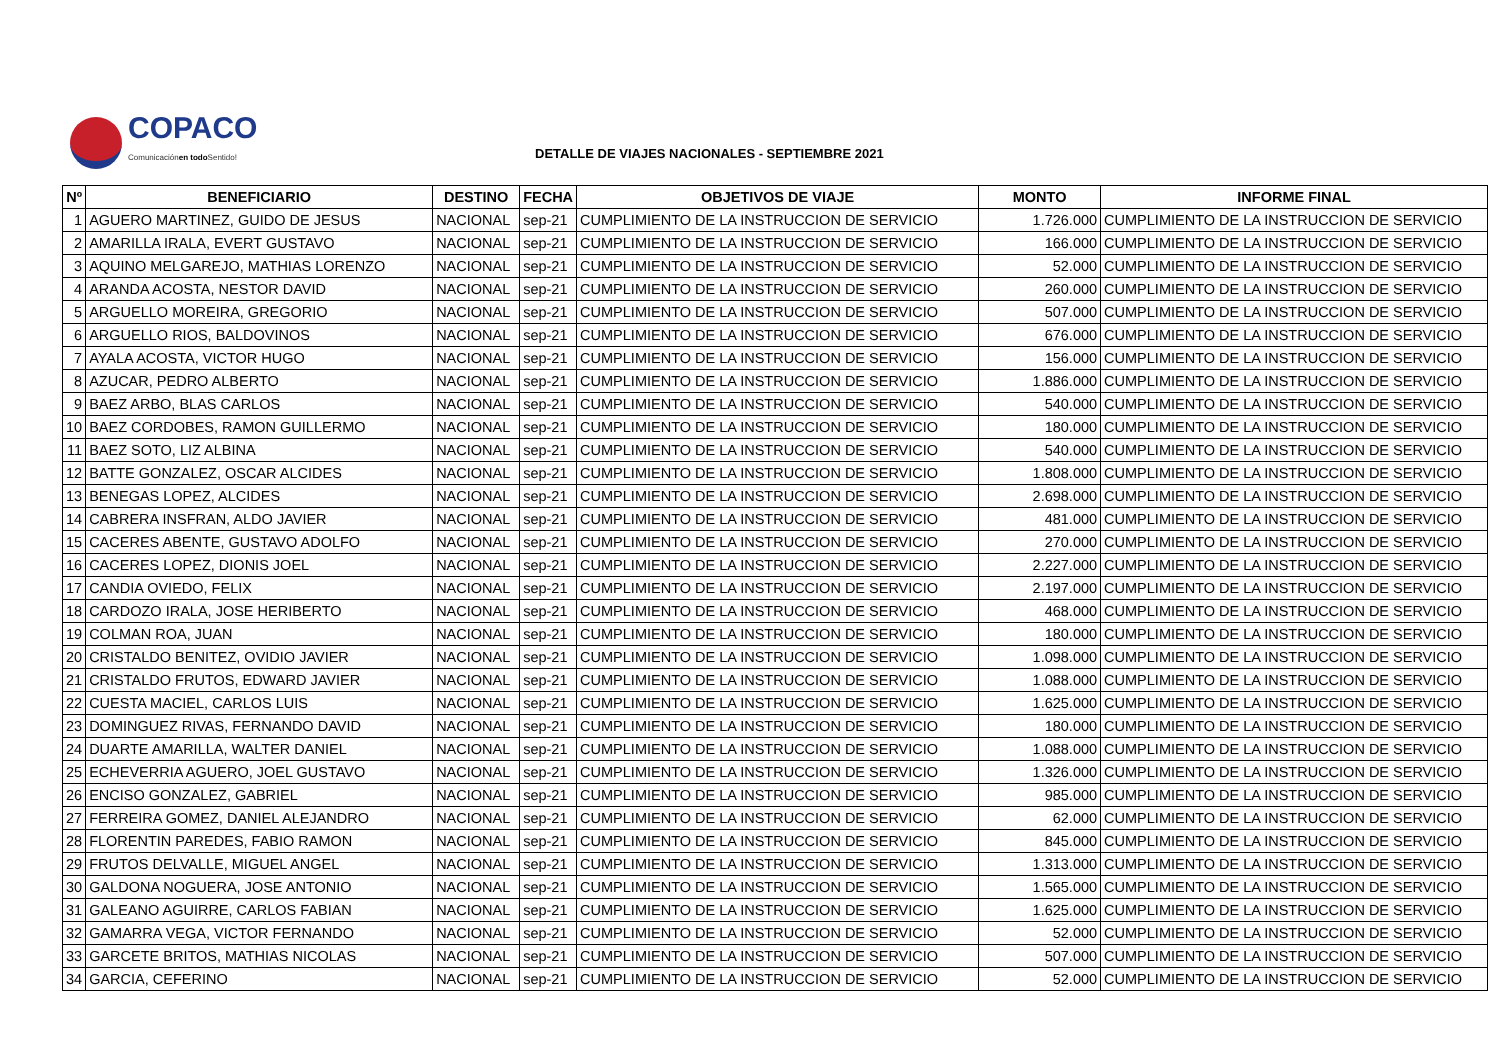COPACO
Comunicaciónen todo Sentido!
DETALLE DE VIAJES NACIONALES - SEPTIEMBRE 2021
| Nº | BENEFICIARIO | DESTINO | FECHA | OBJETIVOS DE VIAJE | MONTO | INFORME FINAL |
| --- | --- | --- | --- | --- | --- | --- |
| 1 | AGUERO MARTINEZ, GUIDO DE JESUS | NACIONAL | sep-21 | CUMPLIMIENTO DE LA INSTRUCCION DE SERVICIO | 1.726.000 | CUMPLIMIENTO DE LA INSTRUCCION DE SERVICIO |
| 2 | AMARILLA IRALA, EVERT GUSTAVO | NACIONAL | sep-21 | CUMPLIMIENTO DE LA INSTRUCCION DE SERVICIO | 166.000 | CUMPLIMIENTO DE LA INSTRUCCION DE SERVICIO |
| 3 | AQUINO MELGAREJO, MATHIAS LORENZO | NACIONAL | sep-21 | CUMPLIMIENTO DE LA INSTRUCCION DE SERVICIO | 52.000 | CUMPLIMIENTO DE LA INSTRUCCION DE SERVICIO |
| 4 | ARANDA ACOSTA, NESTOR DAVID | NACIONAL | sep-21 | CUMPLIMIENTO DE LA INSTRUCCION DE SERVICIO | 260.000 | CUMPLIMIENTO DE LA INSTRUCCION DE SERVICIO |
| 5 | ARGUELLO MOREIRA, GREGORIO | NACIONAL | sep-21 | CUMPLIMIENTO DE LA INSTRUCCION DE SERVICIO | 507.000 | CUMPLIMIENTO DE LA INSTRUCCION DE SERVICIO |
| 6 | ARGUELLO RIOS, BALDOVINOS | NACIONAL | sep-21 | CUMPLIMIENTO DE LA INSTRUCCION DE SERVICIO | 676.000 | CUMPLIMIENTO DE LA INSTRUCCION DE SERVICIO |
| 7 | AYALA ACOSTA, VICTOR HUGO | NACIONAL | sep-21 | CUMPLIMIENTO DE LA INSTRUCCION DE SERVICIO | 156.000 | CUMPLIMIENTO DE LA INSTRUCCION DE SERVICIO |
| 8 | AZUCAR, PEDRO ALBERTO | NACIONAL | sep-21 | CUMPLIMIENTO DE LA INSTRUCCION DE SERVICIO | 1.886.000 | CUMPLIMIENTO DE LA INSTRUCCION DE SERVICIO |
| 9 | BAEZ ARBO, BLAS CARLOS | NACIONAL | sep-21 | CUMPLIMIENTO DE LA INSTRUCCION DE SERVICIO | 540.000 | CUMPLIMIENTO DE LA INSTRUCCION DE SERVICIO |
| 10 | BAEZ CORDOBES, RAMON GUILLERMO | NACIONAL | sep-21 | CUMPLIMIENTO DE LA INSTRUCCION DE SERVICIO | 180.000 | CUMPLIMIENTO DE LA INSTRUCCION DE SERVICIO |
| 11 | BAEZ SOTO, LIZ ALBINA | NACIONAL | sep-21 | CUMPLIMIENTO DE LA INSTRUCCION DE SERVICIO | 540.000 | CUMPLIMIENTO DE LA INSTRUCCION DE SERVICIO |
| 12 | BATTE GONZALEZ, OSCAR ALCIDES | NACIONAL | sep-21 | CUMPLIMIENTO DE LA INSTRUCCION DE SERVICIO | 1.808.000 | CUMPLIMIENTO DE LA INSTRUCCION DE SERVICIO |
| 13 | BENEGAS LOPEZ, ALCIDES | NACIONAL | sep-21 | CUMPLIMIENTO DE LA INSTRUCCION DE SERVICIO | 2.698.000 | CUMPLIMIENTO DE LA INSTRUCCION DE SERVICIO |
| 14 | CABRERA INSFRAN, ALDO JAVIER | NACIONAL | sep-21 | CUMPLIMIENTO DE LA INSTRUCCION DE SERVICIO | 481.000 | CUMPLIMIENTO DE LA INSTRUCCION DE SERVICIO |
| 15 | CACERES ABENTE, GUSTAVO ADOLFO | NACIONAL | sep-21 | CUMPLIMIENTO DE LA INSTRUCCION DE SERVICIO | 270.000 | CUMPLIMIENTO DE LA INSTRUCCION DE SERVICIO |
| 16 | CACERES LOPEZ, DIONIS JOEL | NACIONAL | sep-21 | CUMPLIMIENTO DE LA INSTRUCCION DE SERVICIO | 2.227.000 | CUMPLIMIENTO DE LA INSTRUCCION DE SERVICIO |
| 17 | CANDIA OVIEDO, FELIX | NACIONAL | sep-21 | CUMPLIMIENTO DE LA INSTRUCCION DE SERVICIO | 2.197.000 | CUMPLIMIENTO DE LA INSTRUCCION DE SERVICIO |
| 18 | CARDOZO IRALA, JOSE HERIBERTO | NACIONAL | sep-21 | CUMPLIMIENTO DE LA INSTRUCCION DE SERVICIO | 468.000 | CUMPLIMIENTO DE LA INSTRUCCION DE SERVICIO |
| 19 | COLMAN ROA, JUAN | NACIONAL | sep-21 | CUMPLIMIENTO DE LA INSTRUCCION DE SERVICIO | 180.000 | CUMPLIMIENTO DE LA INSTRUCCION DE SERVICIO |
| 20 | CRISTALDO BENITEZ, OVIDIO JAVIER | NACIONAL | sep-21 | CUMPLIMIENTO DE LA INSTRUCCION DE SERVICIO | 1.098.000 | CUMPLIMIENTO DE LA INSTRUCCION DE SERVICIO |
| 21 | CRISTALDO FRUTOS, EDWARD JAVIER | NACIONAL | sep-21 | CUMPLIMIENTO DE LA INSTRUCCION DE SERVICIO | 1.088.000 | CUMPLIMIENTO DE LA INSTRUCCION DE SERVICIO |
| 22 | CUESTA MACIEL, CARLOS LUIS | NACIONAL | sep-21 | CUMPLIMIENTO DE LA INSTRUCCION DE SERVICIO | 1.625.000 | CUMPLIMIENTO DE LA INSTRUCCION DE SERVICIO |
| 23 | DOMINGUEZ RIVAS, FERNANDO DAVID | NACIONAL | sep-21 | CUMPLIMIENTO DE LA INSTRUCCION DE SERVICIO | 180.000 | CUMPLIMIENTO DE LA INSTRUCCION DE SERVICIO |
| 24 | DUARTE AMARILLA, WALTER DANIEL | NACIONAL | sep-21 | CUMPLIMIENTO DE LA INSTRUCCION DE SERVICIO | 1.088.000 | CUMPLIMIENTO DE LA INSTRUCCION DE SERVICIO |
| 25 | ECHEVERRIA AGUERO, JOEL GUSTAVO | NACIONAL | sep-21 | CUMPLIMIENTO DE LA INSTRUCCION DE SERVICIO | 1.326.000 | CUMPLIMIENTO DE LA INSTRUCCION DE SERVICIO |
| 26 | ENCISO GONZALEZ, GABRIEL | NACIONAL | sep-21 | CUMPLIMIENTO DE LA INSTRUCCION DE SERVICIO | 985.000 | CUMPLIMIENTO DE LA INSTRUCCION DE SERVICIO |
| 27 | FERREIRA GOMEZ, DANIEL ALEJANDRO | NACIONAL | sep-21 | CUMPLIMIENTO DE LA INSTRUCCION DE SERVICIO | 62.000 | CUMPLIMIENTO DE LA INSTRUCCION DE SERVICIO |
| 28 | FLORENTIN PAREDES, FABIO RAMON | NACIONAL | sep-21 | CUMPLIMIENTO DE LA INSTRUCCION DE SERVICIO | 845.000 | CUMPLIMIENTO DE LA INSTRUCCION DE SERVICIO |
| 29 | FRUTOS DELVALLE, MIGUEL ANGEL | NACIONAL | sep-21 | CUMPLIMIENTO DE LA INSTRUCCION DE SERVICIO | 1.313.000 | CUMPLIMIENTO DE LA INSTRUCCION DE SERVICIO |
| 30 | GALDONA NOGUERA, JOSE ANTONIO | NACIONAL | sep-21 | CUMPLIMIENTO DE LA INSTRUCCION DE SERVICIO | 1.565.000 | CUMPLIMIENTO DE LA INSTRUCCION DE SERVICIO |
| 31 | GALEANO AGUIRRE, CARLOS FABIAN | NACIONAL | sep-21 | CUMPLIMIENTO DE LA INSTRUCCION DE SERVICIO | 1.625.000 | CUMPLIMIENTO DE LA INSTRUCCION DE SERVICIO |
| 32 | GAMARRA VEGA, VICTOR FERNANDO | NACIONAL | sep-21 | CUMPLIMIENTO DE LA INSTRUCCION DE SERVICIO | 52.000 | CUMPLIMIENTO DE LA INSTRUCCION DE SERVICIO |
| 33 | GARCETE BRITOS, MATHIAS NICOLAS | NACIONAL | sep-21 | CUMPLIMIENTO DE LA INSTRUCCION DE SERVICIO | 507.000 | CUMPLIMIENTO DE LA INSTRUCCION DE SERVICIO |
| 34 | GARCIA, CEFERINO | NACIONAL | sep-21 | CUMPLIMIENTO DE LA INSTRUCCION DE SERVICIO | 52.000 | CUMPLIMIENTO DE LA INSTRUCCION DE SERVICIO |